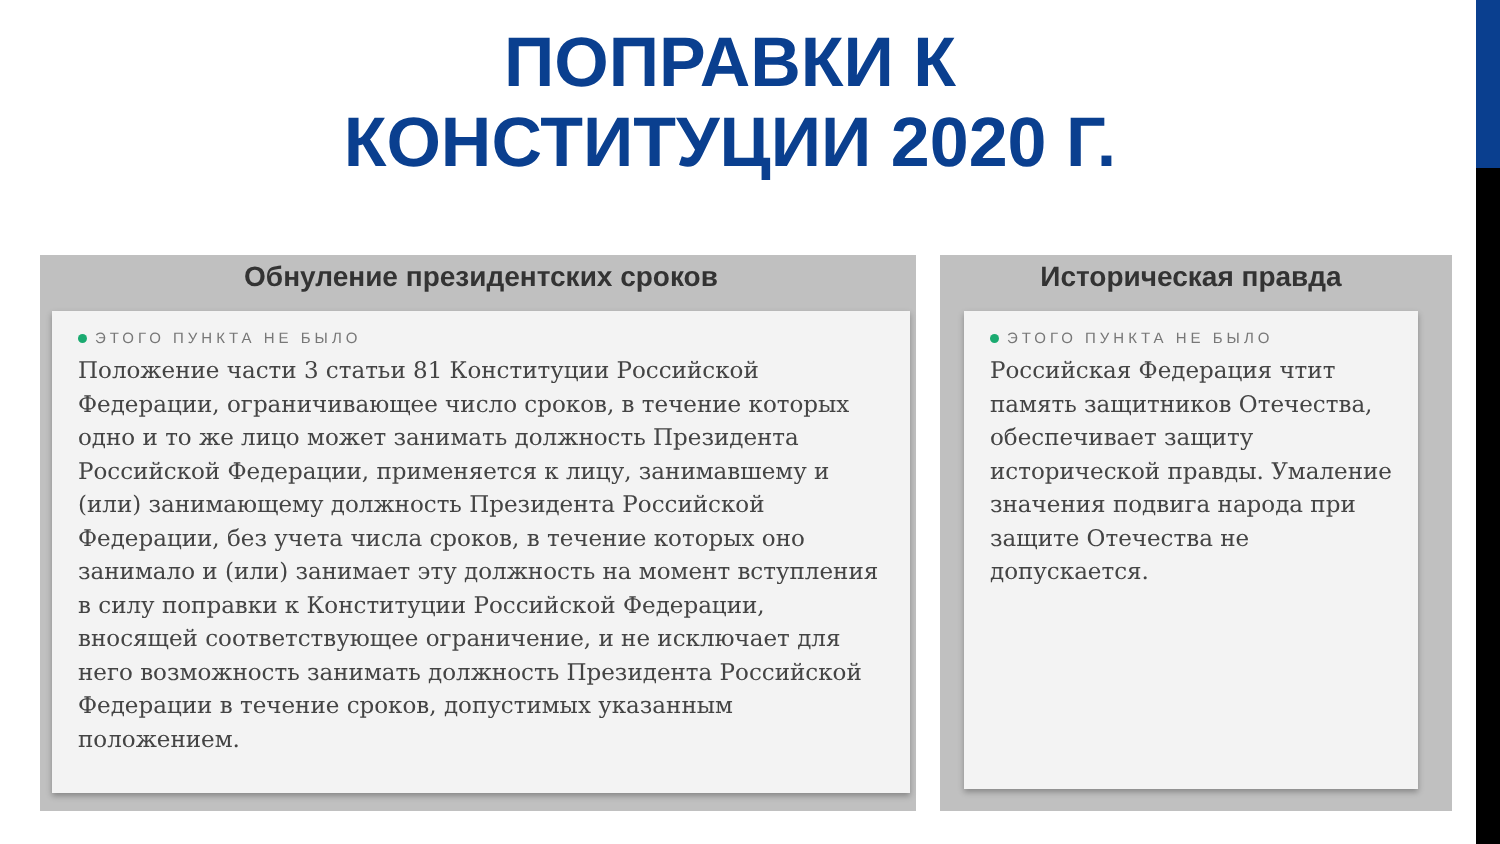ПОПРАВКИ К
КОНСТИТУЦИИ 2020 Г.
Обнуление президентских сроков
ЭТОГО ПУНКТА НЕ БЫЛО
Положение части 3 статьи 81 Конституции Российской Федерации, ограничивающее число сроков, в течение которых одно и то же лицо может занимать должность Президента Российской Федерации, применяется к лицу, занимавшему и (или) занимающему должность Президента Российской Федерации, без учета числа сроков, в течение которых оно занимало и (или) занимает эту должность на момент вступления в силу поправки к Конституции Российской Федерации, вносящей соответствующее ограничение, и не исключает для него возможность занимать должность Президента Российской Федерации в течение сроков, допустимых указанным положением.
Историческая правда
ЭТОГО ПУНКТА НЕ БЫЛО
Российская Федерация чтит память защитников Отечества, обеспечивает защиту исторической правды. Умаление значения подвига народа при защите Отечества не допускается.